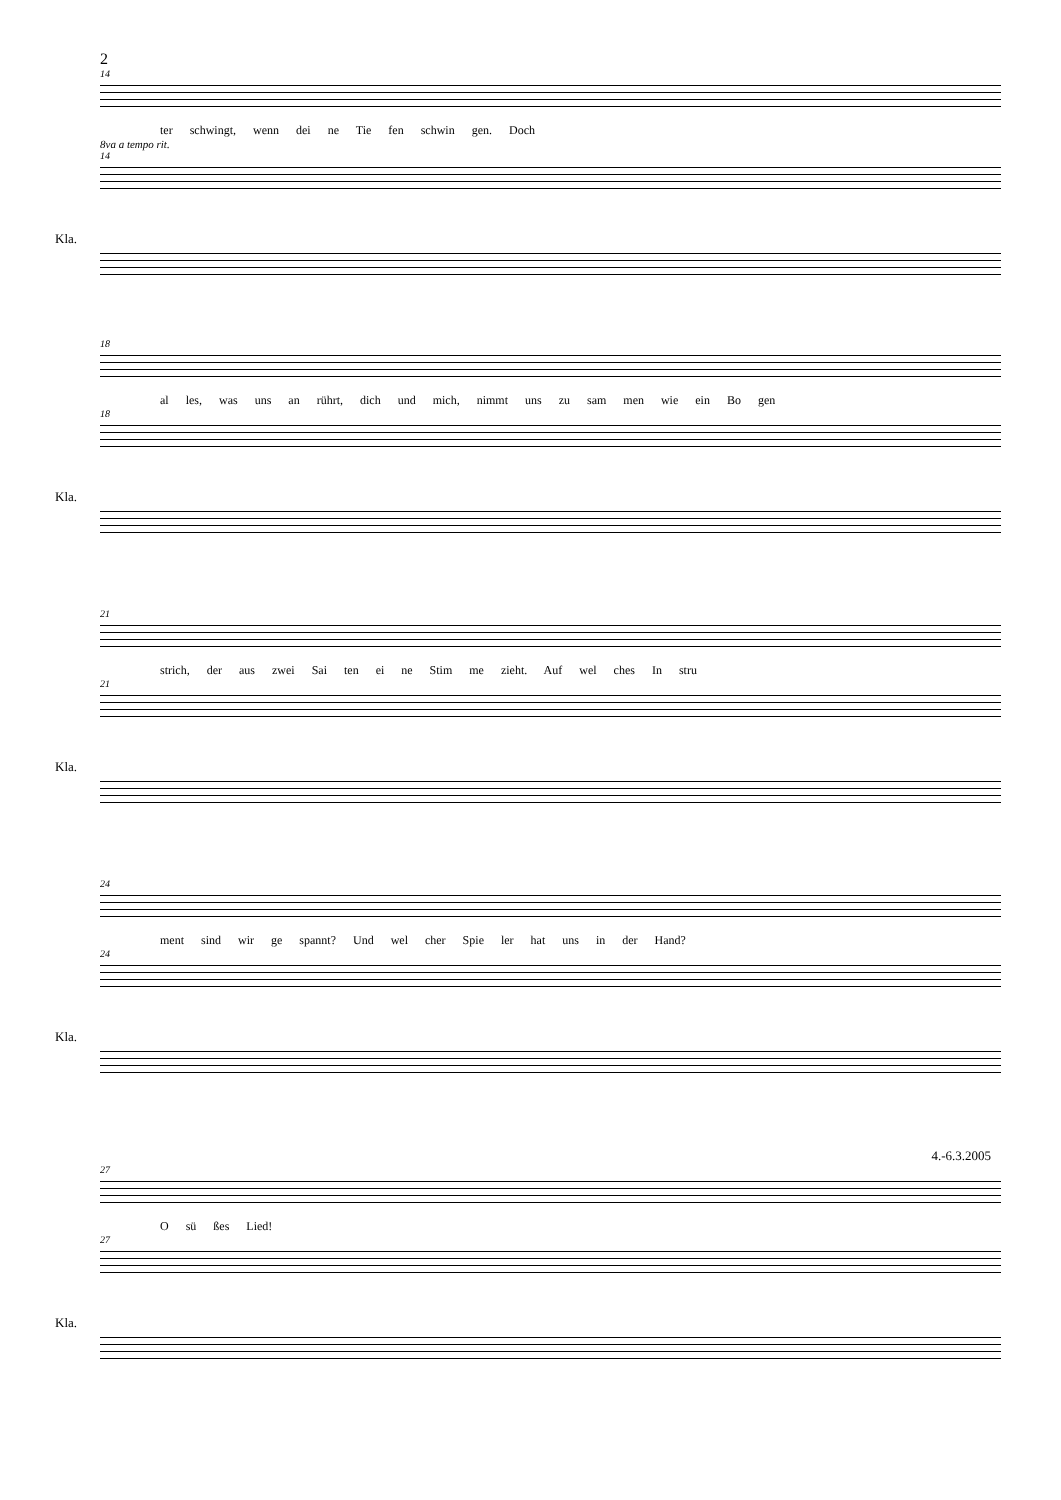2
14
ter schwingt, wenn dei ne Tie fen schwin gen. Doch
8va a tempo rit.
14
Kla.
18
al les, was uns an rührt, dich und mich, nimmt uns zu sam men wie ein Bo gen
18
Kla.
21
strich, der aus zwei Sai ten ei ne Stim me zieht. Auf wel ches In stru
21
Kla.
24
ment sind wir ge spannt? Und wel cher Spie ler hat uns in der Hand?
24
Kla.
4.-6.3.2005
27
O sü ßes Lied!
27
Kla.